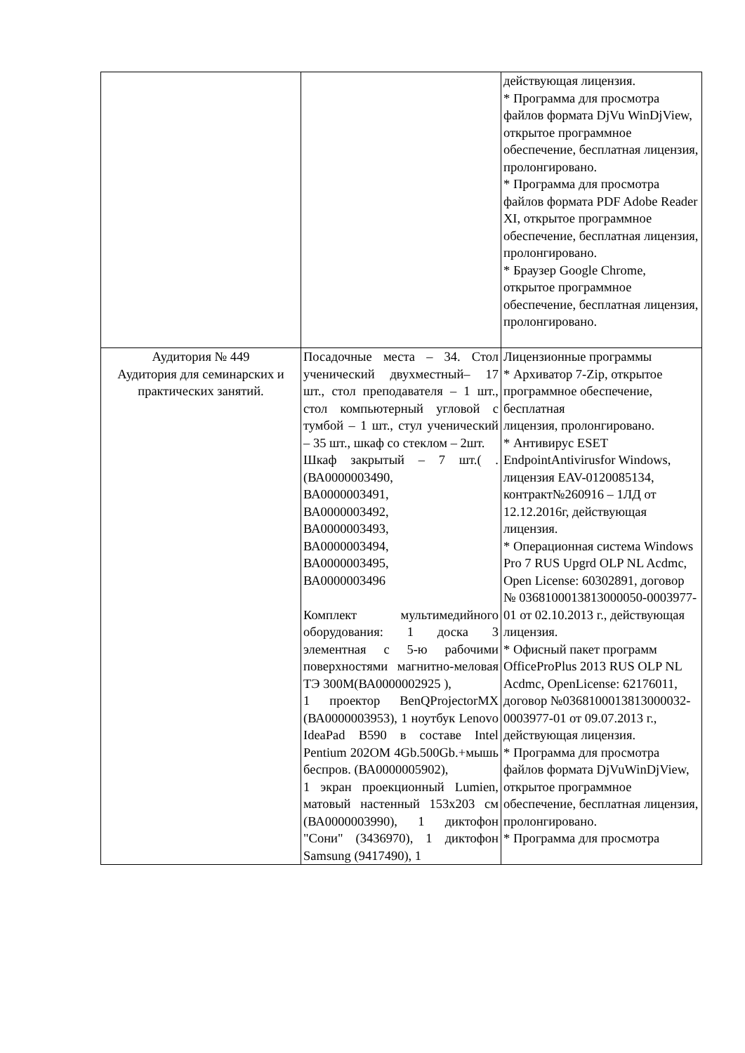| | | действующая лицензия. * Программа для просмотра файлов формата DjVu WinDjView, открытое программное обеспечение, бесплатная лицензия, пролонгировано. * Программа для просмотра файлов формата PDF Adobe Reader XI, открытое программное обеспечение, бесплатная лицензия, пролонгировано. * Браузер Google Chrome, открытое программное обеспечение, бесплатная лицензия, пролонгировано. |
| Аудитория № 449 Аудитория для семинарских и практических занятий. | Посадочные места – 34. Стол ученический двухместный– 17 шт., стол преподавателя – 1 шт., стол компьютерный угловой с тумбой – 1 шт., стул ученический – 35 шт., шкаф со стеклом – 2шт. Шкаф закрытый – 7 шт.( .(ВА0000003490, ВА0000003491, ВА0000003492, ВА0000003493, ВА0000003494, ВА0000003495, ВА0000003496 Комплект мультимедийного оборудования: 1 доска 3 элементная с 5-ю рабочими поверхностями магнитно-меловая ТЭ 300М(ВА0000002925 ), 1 проектор BenQProjectorMX (ВА0000003953), 1 ноутбук Lenovo IdeaPad B590 в составе Intel Pentium 202OM 4Gb.500Gb.+мышь беспров. (ВА0000005902), 1 экран проекционный Lumien, матовый настенный 153х203 см (ВА0000003990), 1 диктофон "Сони" (3436970), 1 диктофон Samsung (9417490), 1 | Лицензионные программы * Архиватор 7-Zip, открытое программное обеспечение, бесплатная лицензия, пролонгировано. * Антивирус ESET EndpointAntivirusfor Windows, лицензия EAV-0120085134, контракт№260916 – 1ЛД от 12.12.2016г, действующая лицензия. * Операционная система Windows Pro 7 RUS Upgrd OLP NL Acdmc, Open License: 60302891, договор № 0368100013813000050-0003977-01 от 02.10.2013 г., действующая лицензия. * Офисный пакет программ OfficeProPlus 2013 RUS OLP NL Acdmc, OpenLicense: 62176011, договор №0368100013813000032-0003977-01 от 09.07.2013 г., действующая лицензия. * Программа для просмотра файлов формата DjVuWinDjView, открытое программное обеспечение, бесплатная лицензия, пролонгировано. * Программа для просмотра |